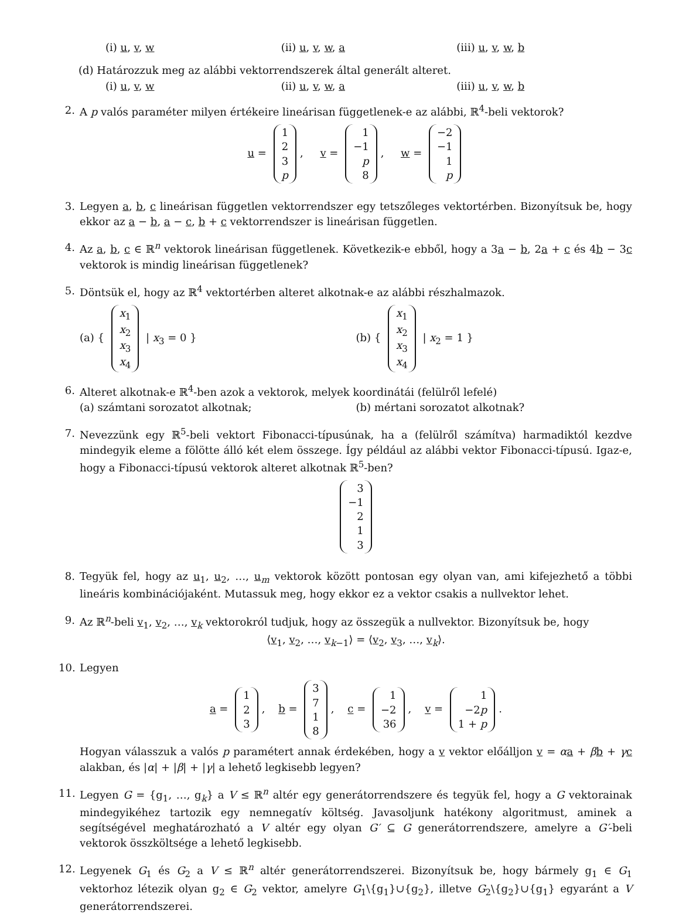(i) u, v, w (ii) u, v, w, a (iii) u, v, w, b
(d) Határozzuk meg az alábbi vektorrendszerek által generált alteret.
(i) u, v, w (ii) u, v, w, a (iii) u, v, w, b
2. A p valós paraméter milyen értékeire lineárisan függetlenek-e az alábbi, ℝ<sup>4</sup>-beli vektorok?
u = 1
2
3
p, v = 1
−1
p
8, w = −2
−1
1
p
3. Legyen a, b, c lineárisan független vektorrendszer egy tetszőleges vektortérben. Bizonyítsuk be, hogy ekkor az a − b, a − c, b + c vektorrendszer is lineárisan független.
4. Az a, b, c ∈ ℝ<sup>n</sup> vektorok lineárisan függetlenek. Következik-e ebből, hogy a 3a − b, 2a + c és 4b − 3c vektorok is mindig lineárisan függetlenek?
5. Döntsük el, hogy az ℝ<sup>4</sup> vektortérben alteret alkotnak-e az alábbi részhalmazok.
(a) { x<sub>1</sub>
x<sub>2</sub>
x<sub>3</sub>
x<sub>4</sub> | x<sub>3</sub> = 0 }
(b) { x<sub>1</sub>
x<sub>2</sub>
x<sub>3</sub>
x<sub>4</sub> | x<sub>2</sub> = 1 }
6. Alteret alkotnak-e ℝ<sup>4</sup>-ben azok a vektorok, melyek koordinátái (felülről lefelé)
(a) számtani sorozatot alkotnak;
(b) mértani sorozatot alkotnak?
7. Nevezzünk egy ℝ<sup>5</sup>-beli vektort Fibonacci-típusúnak, ha a (felülről számítva) harmadiktól kezdve mindegyik eleme a fölötte álló két elem összege. Így például az alábbi vektor Fibonacci-típusú. Igaz-e, hogy a Fibonacci-típusú vektorok alteret alkotnak ℝ<sup>5</sup>-ben?
3
−1
2
1
3
8. Tegyük fel, hogy az u<sub>1</sub>, u<sub>2</sub>, …, u<sub>m</sub> vektorok között pontosan egy olyan van, ami kifejezhető a többi lineáris kombinációjaként. Mutassuk meg, hogy ekkor ez a vektor csakis a nullvektor lehet.
9. Az ℝ<sup>n</sup>-beli v<sub>1</sub>, v<sub>2</sub>, …, v<sub>k</sub> vektorokról tudjuk, hogy az összegük a nullvektor. Bizonyítsuk be, hogy
⟨v<sub>1</sub>, v<sub>2</sub>, …, v<sub>k−1</sub>⟩ = ⟨v<sub>2</sub>, v<sub>3</sub>, …, v<sub>k</sub>⟩.
10.
Legyen
a = 1
2
3, b = 3
7
1
8, c = 1
−2
36, v = 1
−2p
1 + p.
Hogyan válasszuk a valós p paramétert annak érdekében, hogy a v vektor előálljon v = αa + βb + γc alakban, és |α| + |β| + |γ| a lehető legkisebb legyen?
11.
Legyen G = {g<sub>1</sub>, …, g<sub>k</sub>} a V ≤ ℝ<sup>n</sup> altér egy generátorrendszere és tegyük fel, hogy a G vektorainak mindegyikéhez tartozik egy nemnegatív költség. Javasoljunk hatékony algoritmust, aminek a segítségével meghatározható a V altér egy olyan G′ ⊆ G generátorrendszere, amelyre a G′-beli vektorok összköltsége a lehető legkisebb.
12.
Legyenek G<sub>1</sub> és G<sub>2</sub> a V ≤ ℝ<sup>n</sup> altér generátorrendszerei. Bizonyítsuk be, hogy bármely g<sub>1</sub> ∈ G<sub>1</sub> vektorhoz létezik olyan g<sub>2</sub> ∈ G<sub>2</sub> vektor, amelyre G<sub>1</sub>\{g<sub>1</sub>}∪{g<sub>2</sub>}, illetve G<sub>2</sub>\{g<sub>2</sub>}∪{g<sub>1</sub>} egyaránt a V generátorrendszerei.